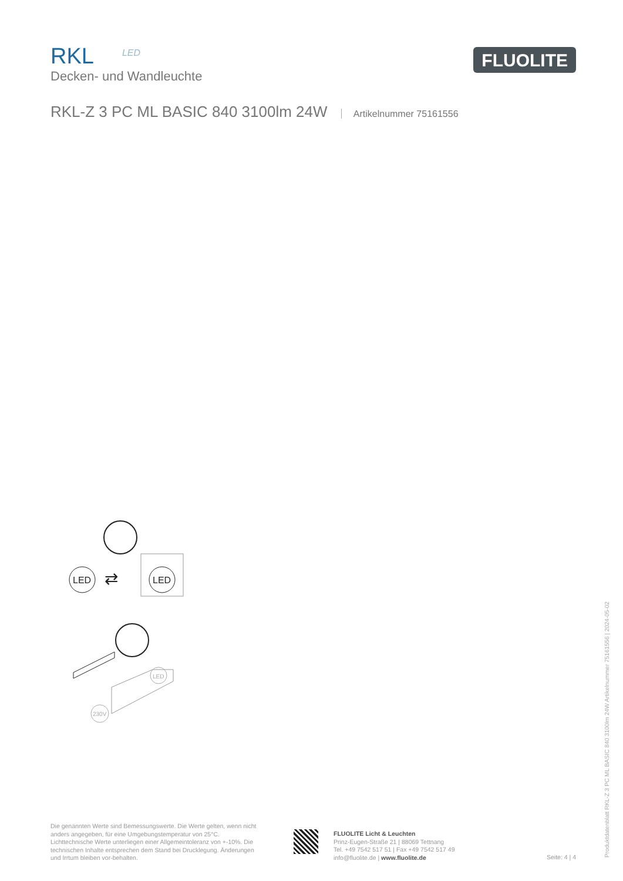RKL LED
Decken- und Wandleuchte
FLUOLITE
RKL-Z 3 PC ML BASIC 840 3100lm 24W Artikelnummer 75161556
LED
⇄
LED
LED
230V
Die genannten Werte sind Bemessungswerte. Die Werte gelten, wenn nicht anders angegeben, für eine Umgebungstemperatur von 25°C. Lichttechnische Werte unterliegen einer Allgemeintoleranz von +-10%. Die technischen Inhalte entsprechen dem Stand bei Drucklegung. Änderungen und Irrtum bleiben vor-behalten.
FLUOLITE Licht & Leuchten
Prinz-Eugen-Straße 21 | 88069 Tettnang
Tel. +49 7542 517 51 | Fax +49 7542 517 49
info@fluolite.de | www.fluolite.de
Seite: 4 | 4
Produktdatenblatt RKL-Z 3 PC ML BASIC 840 3100lm 24W Artikelnummer 75161556 | 2024-05-02